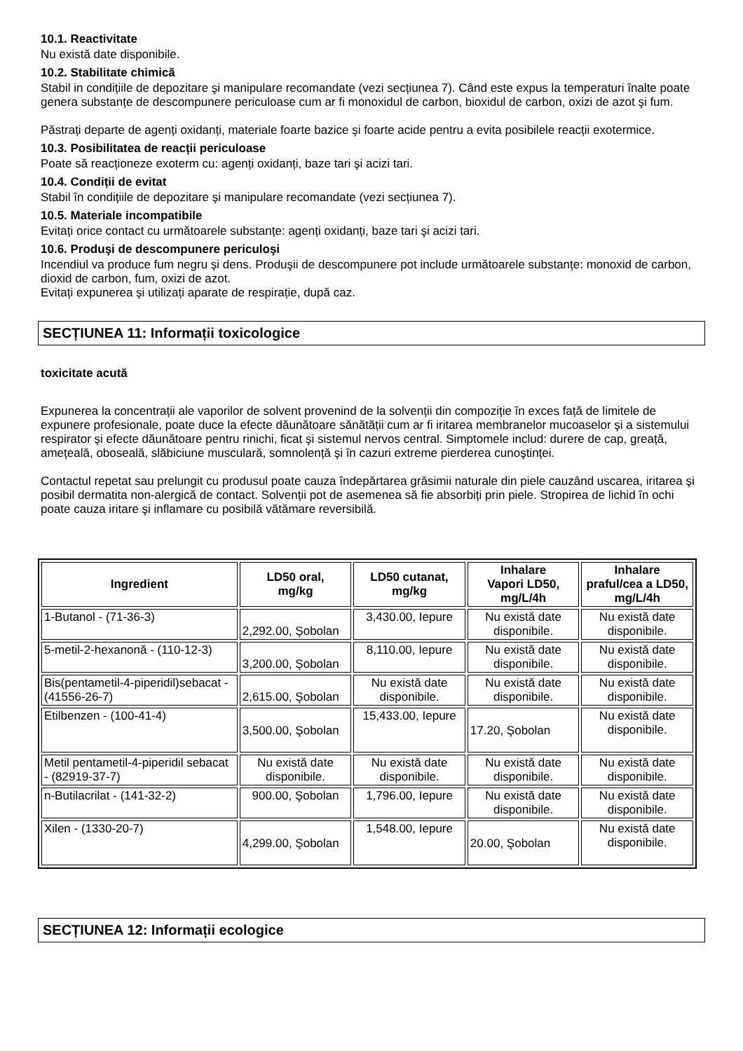10.1. Reactivitate
Nu există date disponibile.
10.2. Stabilitate chimică
Stabil in condițiile de depozitare şi manipulare recomandate (vezi secțiunea 7). Când este expus la temperaturi înalte poate genera substanțe de descompunere periculoase cum ar fi monoxidul de carbon, bioxidul de carbon, oxizi de azot şi fum.
Păstrați departe de agenți oxidanți, materiale foarte bazice şi foarte acide pentru a evita posibilele reacții exotermice.
10.3. Posibilitatea de reacții periculoase
Poate să reacționeze exoterm cu: agenți oxidanți, baze tari şi acizi tari.
10.4. Condiții de evitat
Stabil în condițiile de depozitare şi manipulare recomandate (vezi secțiunea 7).
10.5. Materiale incompatibile
Evitați orice contact cu următoarele substanțe: agenți oxidanți, baze tari şi acizi tari.
10.6. Produşi de descompunere periculoşi
Incendiul va produce fum negru şi dens. Produşii de descompunere pot include următoarele substanțe: monoxid de carbon, dioxid de carbon, fum, oxizi de azot.
Evitați expunerea şi utilizați aparate de respirație, după caz.
SECȚIUNEA 11: Informații toxicologice
toxicitate acută
Expunerea la concentrații ale vaporilor de solvent provenind de la solvenții din compoziție în exces față de limitele de expunere profesionale, poate duce la efecte dăunătoare sănătății cum ar fi iritarea membranelor mucoaselor şi a sistemului respirator şi efecte dăunătoare pentru rinichi, ficat şi sistemul nervos central. Simptomele includ: durere de cap, greață, amețeală, oboseală, slăbiciune musculară, somnolență şi în cazuri extreme pierderea cunoştinței.
Contactul repetat sau prelungit cu produsul poate cauza îndepărtarea grăsimii naturale din piele cauzând uscarea, iritarea şi posibil dermatita non-alergică de contact. Solvenții pot de asemenea să fie absorbiți prin piele. Stropirea de lichid în ochi poate cauza iritare şi inflamare cu posibilă vătămare reversibilă.
| Ingredient | LD50 oral, mg/kg | LD50 cutanat, mg/kg | Inhalare Vapori LD50, mg/L/4h | Inhalare praful/cea a LD50, mg/L/4h |
| --- | --- | --- | --- | --- |
| 1-Butanol - (71-36-3) | 2,292.00, Şobolan | 3,430.00, Iepure | Nu există date disponibile. | Nu există date disponibile. |
| 5-metil-2-hexanonă - (110-12-3) | 3,200.00, Şobolan | 8,110.00, Iepure | Nu există date disponibile. | Nu există date disponibile. |
| Bis(pentametil-4-piperidil)sebacat - (41556-26-7) | 2,615.00, Şobolan | Nu există date disponibile. | Nu există date disponibile. | Nu există date disponibile. |
| Etilbenzen - (100-41-4) | 3,500.00, Şobolan | 15,433.00, Iepure | 17.20, Şobolan | Nu există date disponibile. |
| Metil pentametil-4-piperidil sebacat - (82919-37-7) | Nu există date disponibile. | Nu există date disponibile. | Nu există date disponibile. | Nu există date disponibile. |
| n-Butilacrilat - (141-32-2) | 900.00, Şobolan | 1,796.00, Iepure | Nu există date disponibile. | Nu există date disponibile. |
| Xilen - (1330-20-7) | 4,299.00, Şobolan | 1,548.00, Iepure | 20.00, Şobolan | Nu există date disponibile. |
SECȚIUNEA 12: Informații ecologice